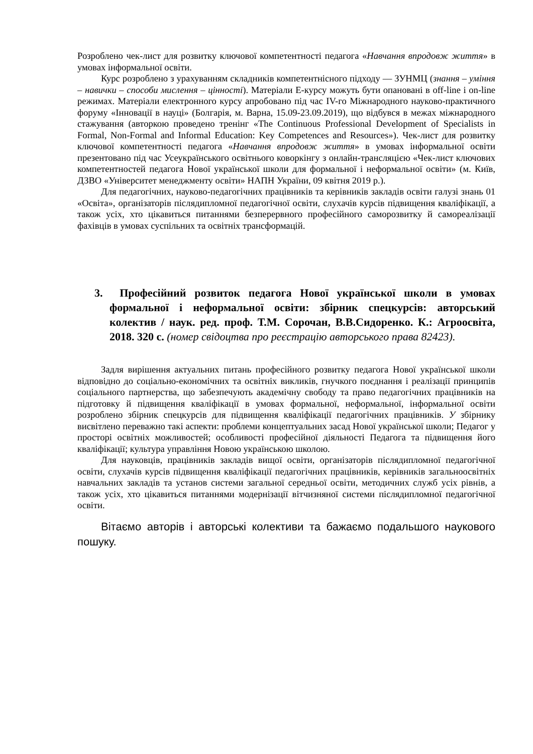Розроблено чек-лист для розвитку ключової компетентності педагога «Навчання впродовж життя» в умовах інформальної освіти.
Курс розроблено з урахуванням складників компетентнісного підходу — ЗУНМЦ (знання – уміння – навички – способи мислення – цінності). Матеріали Е-курсу можуть бути опановані в off-line і on-line режимах. Матеріали електронного курсу апробовано під час IV-го Міжнародного науково-практичного форуму «Інновації в науці» (Болгарія, м. Варна, 15.09-23.09.2019), що відбувся в межах міжнародного стажування (авторкою проведено тренінг «The Continuous Professional Development of Specialists in Formal, Non-Formal and Informal Education: Key Competences and Resources»). Чек-лист для розвитку ключової компетентності педагога «Навчання впродовж життя» в умовах інформальної освіти презентовано під час Усеукраїнського освітнього коворкінгу з онлайн-трансляцією «Чек-лист ключових компетентностей педагога Нової української школи для формальної і неформальної освіти» (м. Київ, ДЗВО «Університет менеджменту освіти» НАПН України, 09 квітня 2019 р.).
Для педагогічних, науково-педагогічних працівників та керівників закладів освіти галузі знань 01 «Освіта», організаторів післядипломної педагогічної освіти, слухачів курсів підвищення кваліфікації, а також усіх, хто цікавиться питаннями безперервного професійного саморозвитку й самореалізації фахівців в умовах суспільних та освітніх трансформацій.
3. Професійний розвиток педагога Нової української школи в умовах формальної і неформальної освіти: збірник спецкурсів: авторський колектив / наук. ред. проф. Т.М. Сорочан, В.В.Сидоренко. К.: Агроосвіта, 2018. 320 с. (номер свідоцтва про реєстрацію авторського права 82423).
Задля вирішення актуальних питань професійного розвитку педагога Нової української школи відповідно до соціально-економічних та освітніх викликів, гнучкого поєднання і реалізації принципів соціального партнерства, що забезпечують академічну свободу та право педагогічних працівників на підготовку й підвищення кваліфікації в умовах формальної, неформальної, інформальної освіти розроблено збірник спецкурсів для підвищення кваліфікації педагогічних працівників. У збірнику висвітлено переважно такі аспекти: проблеми концептуальних засад Нової української школи; Педагог у просторі освітніх можливостей; особливості професійної діяльності Педагога та підвищення його кваліфікації; культура управління Новою українською школою.
Для науковців, працівників закладів вищої освіти, організаторів післядипломної педагогічної освіти, слухачів курсів підвищення кваліфікації педагогічних працівників, керівників загальноосвітніх навчальних закладів та установ системи загальної середньої освіти, методичних служб усіх рівнів, а також усіх, хто цікавиться питаннями модернізації вітчизняної системи післядипломної педагогічної освіти.
Вітаємо авторів і авторські колективи та бажаємо подальшого наукового пошуку.